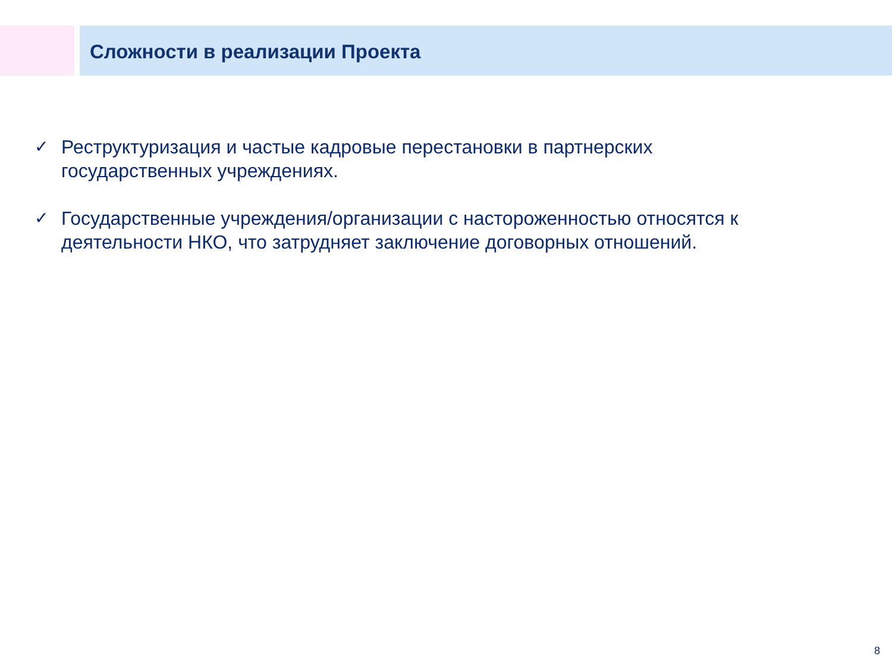Сложности в реализации Проекта
✓ Реструктуризация и частые кадровые перестановки в партнерских государственных учреждениях.
✓ Государственные учреждения/организации с настороженностью относятся к деятельности НКО, что затрудняет заключение договорных отношений.
8